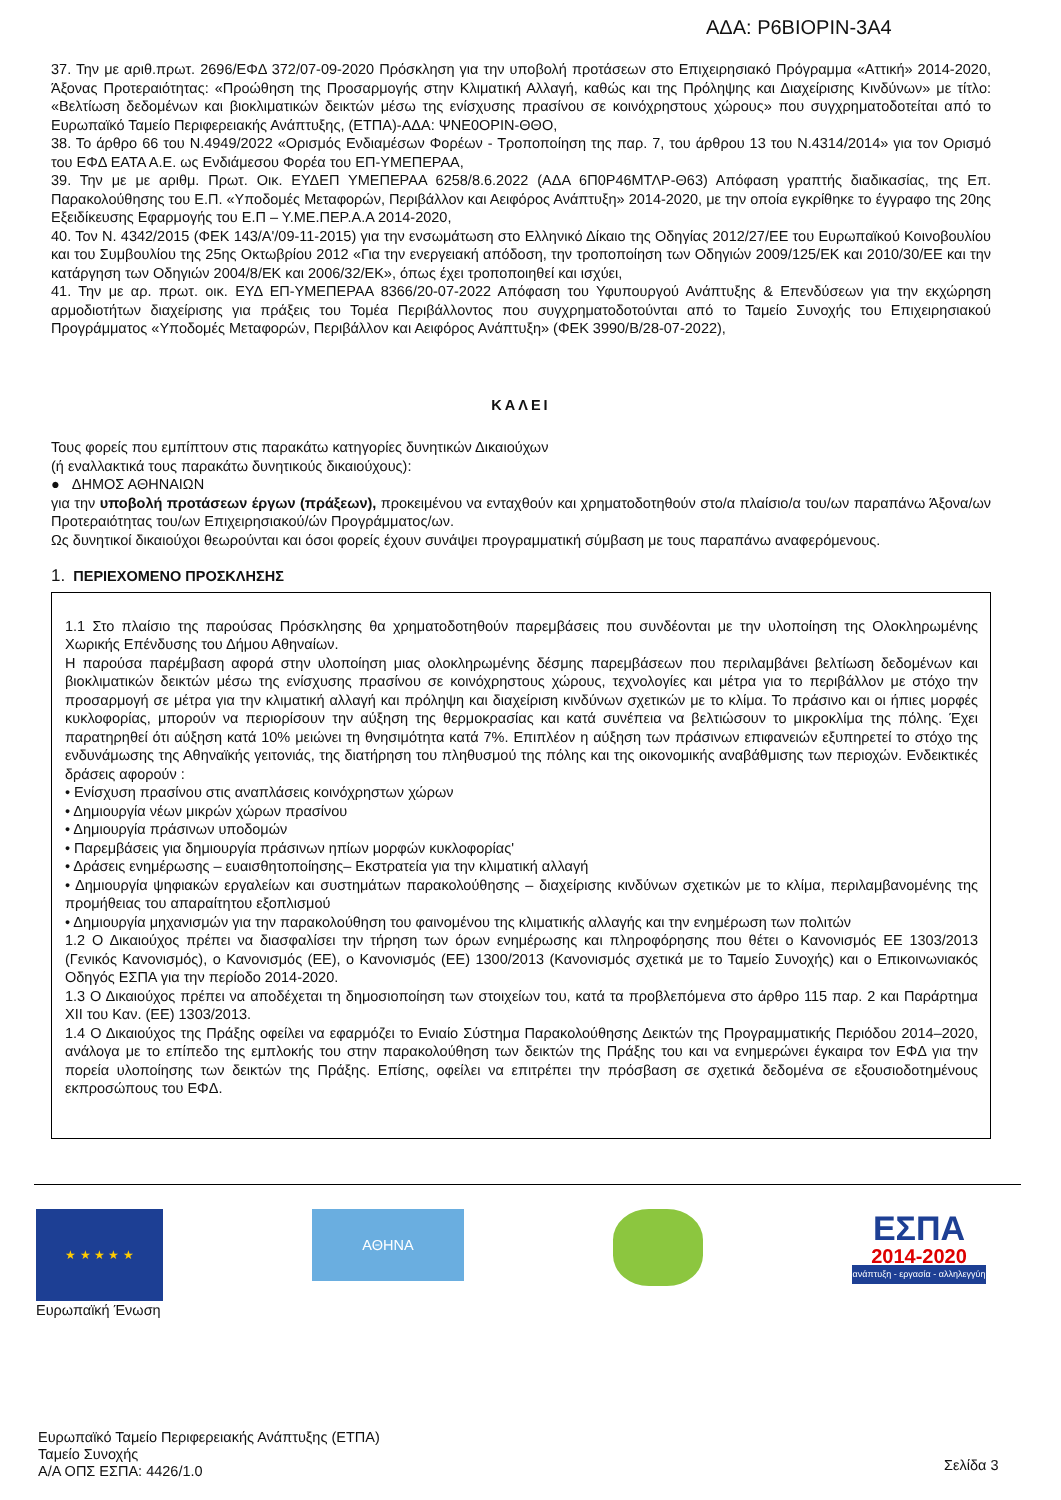ΑΔΑ: Ρ6ΒΙΟΡΙΝ-3Α4
37. Την με αριθ.πρωτ. 2696/ΕΦΔ 372/07-09-2020 Πρόσκληση για την υποβολή προτάσεων στο Επιχειρησιακό Πρόγραμμα «Αττική» 2014-2020, Άξονας Προτεραιότητας: «Προώθηση της Προσαρμογής στην Κλιματική Αλλαγή, καθώς και της Πρόληψης και Διαχείρισης Κινδύνων» με τίτλο: «Βελτίωση δεδομένων και βιοκλιματικών δεικτών μέσω της ενίσχυσης πρασίνου σε κοινόχρηστους χώρους» που συγχρηματοδοτείται από το Ευρωπαϊκό Ταμείο Περιφερειακής Ανάπτυξης, (ΕΤΠΑ)-ΑΔΑ: ΨΝΕ0ΟΡΙΝ-ΘΘΟ,
38. Το άρθρο 66 του Ν.4949/2022 «Ορισμός Ενδιαμέσων Φορέων - Τροποποίηση της παρ. 7, του άρθρου 13 του Ν.4314/2014» για τον Ορισμό του ΕΦΔ ΕΑΤΑ Α.Ε. ως Ενδιάμεσου Φορέα του ΕΠ-ΥΜΕΠΕΡΑΑ,
39. Την με με αριθμ. Πρωτ. Οικ. ΕΥΔΕΠ ΥΜΕΠΕΡΑΑ 6258/8.6.2022 (ΑΔΑ 6Π0Ρ46ΜΤΛΡ-Θ63) Απόφαση γραπτής διαδικασίας, της Επ. Παρακολούθησης του Ε.Π. «Υποδομές Μεταφορών, Περιβάλλον και Αειφόρος Ανάπτυξη» 2014-2020, με την οποία εγκρίθηκε το έγγραφο της 20ης Εξειδίκευσης Εφαρμογής του Ε.Π – Υ.ΜΕ.ΠΕΡ.Α.Α 2014-2020,
40. Τον Ν. 4342/2015 (ΦΕΚ 143/Α'/09-11-2015) για την ενσωμάτωση στο Ελληνικό Δίκαιο της Οδηγίας 2012/27/ΕΕ του Ευρωπαϊκού Κοινοβουλίου και του Συμβουλίου της 25ης Οκτωβρίου 2012 «Για την ενεργειακή απόδοση, την τροποποίηση των Οδηγιών 2009/125/ΕΚ και 2010/30/ΕΕ και την κατάργηση των Οδηγιών 2004/8/ΕΚ και 2006/32/ΕΚ», όπως έχει τροποποιηθεί και ισχύει,
41. Την με αρ. πρωτ. οικ. ΕΥΔ ΕΠ-ΥΜΕΠΕΡΑΑ 8366/20-07-2022 Απόφαση του Υφυπουργού Ανάπτυξης & Επενδύσεων για την εκχώρηση αρμοδιοτήτων διαχείρισης για πράξεις του Τομέα Περιβάλλοντος που συγχρηματοδοτούνται από το Ταμείο Συνοχής του Επιχειρησιακού Προγράμματος «Υποδομές Μεταφορών, Περιβάλλον και Αειφόρος Ανάπτυξη» (ΦΕΚ 3990/Β/28-07-2022),
ΚΑΛΕΙ
Τους φορείς που εμπίπτουν στις παρακάτω κατηγορίες δυνητικών Δικαιούχων
(ή εναλλακτικά τους παρακάτω δυνητικούς δικαιούχους):
● ΔΗΜΟΣ ΑΘΗΝΑΙΩΝ
για την υποβολή προτάσεων έργων (πράξεων), προκειμένου να ενταχθούν και χρηματοδοτηθούν στο/α πλαίσιο/α του/ων παραπάνω Άξονα/ων Προτεραιότητας του/ων Επιχειρησιακού/ών Προγράμματος/ων.
Ως δυνητικοί δικαιούχοι θεωρούνται και όσοι φορείς έχουν συνάψει προγραμματική σύμβαση με τους παραπάνω αναφερόμενους.
1. ΠΕΡΙΕΧΟΜΕΝΟ ΠΡΟΣΚΛΗΣΗΣ
1.1 Στο πλαίσιο της παρούσας Πρόσκλησης θα χρηματοδοτηθούν παρεμβάσεις που συνδέονται με την υλοποίηση της Ολοκληρωμένης Χωρικής Επένδυσης του Δήμου Αθηναίων.
Η παρούσα παρέμβαση αφορά στην υλοποίηση μιας ολοκληρωμένης δέσμης παρεμβάσεων που περιλαμβάνει βελτίωση δεδομένων και βιοκλιματικών δεικτών μέσω της ενίσχυσης πρασίνου σε κοινόχρηστους χώρους, τεχνολογίες και μέτρα για το περιβάλλον με στόχο την προσαρμογή σε μέτρα για την κλιματική αλλαγή και πρόληψη και διαχείριση κινδύνων σχετικών με το κλίμα. Το πράσινο και οι ήπιες μορφές κυκλοφορίας, μπορούν να περιορίσουν την αύξηση της θερμοκρασίας και κατά συνέπεια να βελτιώσουν το μικροκλίμα της πόλης. Έχει παρατηρηθεί ότι αύξηση κατά 10% μειώνει τη θνησιμότητα κατά 7%. Επιπλέον η αύξηση των πράσινων επιφανειών εξυπηρετεί το στόχο της ενδυνάμωσης της Αθηναϊκής γειτονιάς, της διατήρηση του πληθυσμού της πόλης και της οικονομικής αναβάθμισης των περιοχών. Ενδεικτικές δράσεις αφορούν :
• Ενίσχυση πρασίνου στις αναπλάσεις κοινόχρηστων χώρων
• Δημιουργία νέων μικρών χώρων πρασίνου
• Δημιουργία πράσινων υποδομών
• Παρεμβάσεις για δημιουργία πράσινων ηπίων μορφών κυκλοφορίας'
• Δράσεις ενημέρωσης – ευαισθητοποίησης– Εκστρατεία για την κλιματική αλλαγή
• Δημιουργία ψηφιακών εργαλείων και συστημάτων παρακολούθησης – διαχείρισης κινδύνων σχετικών με το κλίμα, περιλαμβανομένης της προμήθειας του απαραίτητου εξοπλισμού
• Δημιουργία μηχανισμών για την παρακολούθηση του φαινομένου της κλιματικής αλλαγής και την ενημέρωση των πολιτών
1.2 Ο Δικαιούχος πρέπει να διασφαλίσει την τήρηση των όρων ενημέρωσης και πληροφόρησης που θέτει ο Κανονισμός ΕΕ 1303/2013 (Γενικός Κανονισμός), ο Κανονισμός (ΕΕ), ο Κανονισμός (ΕΕ) 1300/2013 (Κανονισμός σχετικά με το Ταμείο Συνοχής) και ο Επικοινωνιακός Οδηγός ΕΣΠΑ για την περίοδο 2014-2020.
1.3 Ο Δικαιούχος πρέπει να αποδέχεται τη δημοσιοποίηση των στοιχείων του, κατά τα προβλεπόμενα στο άρθρο 115 παρ. 2 και Παράρτημα XII του Καν. (ΕΕ) 1303/2013.
1.4 Ο Δικαιούχος της Πράξης οφείλει να εφαρμόζει το Ενιαίο Σύστημα Παρακολούθησης Δεικτών της Προγραμματικής Περιόδου 2014–2020, ανάλογα με το επίπεδο της εμπλοκής του στην παρακολούθηση των δεικτών της Πράξης του και να ενημερώνει έγκαιρα τον ΕΦΔ για την πορεία υλοποίησης των δεικτών της Πράξης. Επίσης, οφείλει να επιτρέπει την πρόσβαση σε σχετικά δεδομένα σε εξουσιοδοτημένους εκπροσώπους του ΕΦΔ.
★ ★ ★ ★ ★
Ευρωπαϊκή Ένωση
ΑΘΗΝΑ
ΕΣΠΑ
2014-2020
ανάπτυξη - εργασία - αλληλεγγύη
Ευρωπαϊκό Ταμείο Περιφερειακής Ανάπτυξης (ΕΤΠΑ)
Ταμείο Συνοχής
Α/Α ΟΠΣ ΕΣΠΑ: 4426/1.0
Σελίδα 3